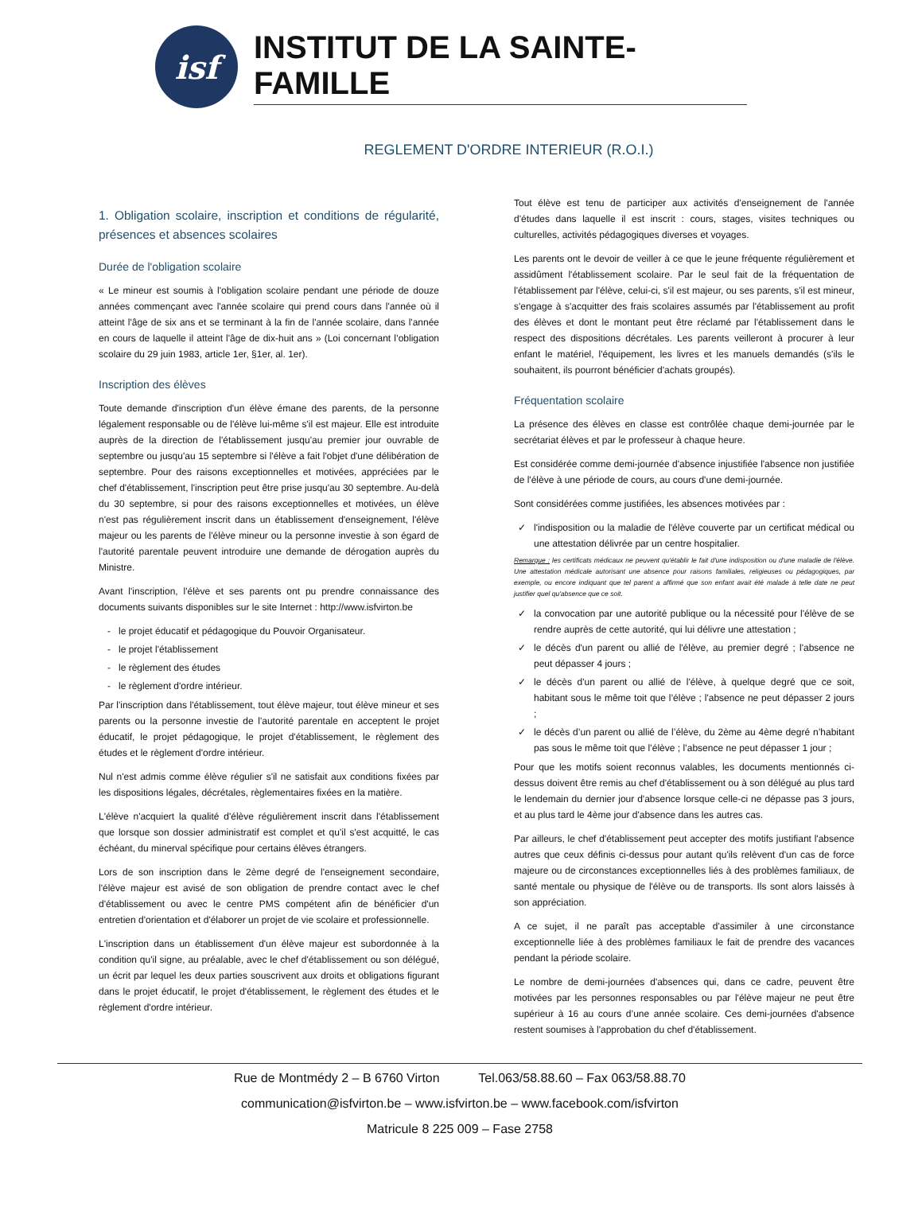isf
INSTITUT DE LA SAINTE-FAMILLE
REGLEMENT D'ORDRE INTERIEUR (R.O.I.)
1. Obligation scolaire, inscription et conditions de régularité, présences et absences scolaires
Durée de l'obligation scolaire
« Le mineur est soumis à l'obligation scolaire pendant une période de douze années commençant avec l'année scolaire qui prend cours dans l'année où il atteint l'âge de six ans et se terminant à la fin de l'année scolaire, dans l'année en cours de laquelle il atteint l'âge de dix-huit ans » (Loi concernant l’obligation scolaire du 29 juin 1983, article 1er, §1er, al. 1er).
Inscription des élèves
Toute demande d'inscription d'un élève émane des parents, de la personne légalement responsable ou de l'élève lui-même s'il est majeur. Elle est introduite auprès de la direction de l'établissement jusqu'au premier jour ouvrable de septembre ou jusqu'au 15 septembre si l'élève a fait l'objet d'une délibération de septembre. Pour des raisons exceptionnelles et motivées, appréciées par le chef d'établissement, l'inscription peut être prise jusqu'au 30 septembre. Au-delà du 30 septembre, si pour des raisons exceptionnelles et motivées, un élève n'est pas régulièrement inscrit dans un établissement d'enseignement, l'élève majeur ou les parents de l'élève mineur ou la personne investie à son égard de l'autorité parentale peuvent introduire une demande de dérogation auprès du Ministre.
Avant l'inscription, l'élève et ses parents ont pu prendre connaissance des documents suivants disponibles sur le site Internet : http://www.isfvirton.be
le projet éducatif et pédagogique du Pouvoir Organisateur.
le projet l'établissement
le règlement des études
le règlement d'ordre intérieur.
Par l'inscription dans l'établissement, tout élève majeur, tout élève mineur et ses parents ou la personne investie de l'autorité parentale en acceptent le projet éducatif, le projet pédagogique, le projet d'établissement, le règlement des études et le règlement d'ordre intérieur.
Nul n'est admis comme élève régulier s'il ne satisfait aux conditions fixées par les dispositions légales, décrétales, règlementaires fixées en la matière.
L'élève n'acquiert la qualité d'élève régulièrement inscrit dans l'établissement que lorsque son dossier administratif est complet et qu'il s'est acquitté, le cas échéant, du minerval spécifique pour certains élèves étrangers.
Lors de son inscription dans le 2ème degré de l'enseignement secondaire, l'élève majeur est avisé de son obligation de prendre contact avec le chef d'établissement ou avec le centre PMS compétent afin de bénéficier d'un entretien d'orientation et d'élaborer un projet de vie scolaire et professionnelle.
L'inscription dans un établissement d'un élève majeur est subordonnée à la condition qu'il signe, au préalable, avec le chef d'établissement ou son délégué, un écrit par lequel les deux parties souscrivent aux droits et obligations figurant dans le projet éducatif, le projet d'établissement, le règlement des études et le règlement d'ordre intérieur.
Tout élève est tenu de participer aux activités d'enseignement de l'année d'études dans laquelle il est inscrit : cours, stages, visites techniques ou culturelles, activités pédagogiques diverses et voyages.
Les parents ont le devoir de veiller à ce que le jeune fréquente régulièrement et assidûment l'établissement scolaire. Par le seul fait de la fréquentation de l'établissement par l'élève, celui-ci, s'il est majeur, ou ses parents, s'il est mineur, s'engage à s'acquitter des frais scolaires assumés par l'établissement au profit des élèves et dont le montant peut être réclamé par l'établissement dans le respect des dispositions décrétales. Les parents veilleront à procurer à leur enfant le matériel, l'équipement, les livres et les manuels demandés (s'ils le souhaitent, ils pourront bénéficier d'achats groupés).
Fréquentation scolaire
La présence des élèves en classe est contrôlée chaque demi-journée par le secrétariat élèves et par le professeur à chaque heure.
Est considérée comme demi-journée d'absence injustifiée l'absence non justifiée de l'élève à une période de cours, au cours d'une demi-journée.
Sont considérées comme justifiées, les absences motivées par :
l'indisposition ou la maladie de l'élève couverte par un certificat médical ou une attestation délivrée par un centre hospitalier.
Remarque : les certificats médicaux ne peuvent qu'établir le fait d'une indisposition ou d'une maladie de l'élève. Une attestation médicale autorisant une absence pour raisons familiales, religieuses ou pédagogiques, par exemple, ou encore indiquant que tel parent a affirmé que son enfant avait été malade à telle date ne peut justifier quel qu'absence que ce soit.
la convocation par une autorité publique ou la nécessité pour l'élève de se rendre auprès de cette autorité, qui lui délivre une attestation ;
le décès d'un parent ou allié de l'élève, au premier degré ; l'absence ne peut dépasser 4 jours ;
le décès d'un parent ou allié de l'élève, à quelque degré que ce soit, habitant sous le même toit que l’élève ; l'absence ne peut dépasser 2 jours ;
le décès d’un parent ou allié de l’élève, du 2ème au 4ème degré n’habitant pas sous le même toit que l’élève ; l’absence ne peut dépasser 1 jour ;
Pour que les motifs soient reconnus valables, les documents mentionnés ci-dessus doivent être remis au chef d'établissement ou à son délégué au plus tard le lendemain du dernier jour d'absence lorsque celle-ci ne dépasse pas 3 jours, et au plus tard le 4ème jour d'absence dans les autres cas.
Par ailleurs, le chef d'établissement peut accepter des motifs justifiant l'absence autres que ceux définis ci-dessus pour autant qu'ils relèvent d'un cas de force majeure ou de circonstances exceptionnelles liés à des problèmes familiaux, de santé mentale ou physique de l'élève ou de transports. Ils sont alors laissés à son appréciation.
A ce sujet, il ne paraît pas acceptable d'assimiler à une circonstance exceptionnelle liée à des problèmes familiaux le fait de prendre des vacances pendant la période scolaire.
Le nombre de demi-journées d'absences qui, dans ce cadre, peuvent être motivées par les personnes responsables ou par l'élève majeur ne peut être supérieur à 16 au cours d’une année scolaire. Ces demi-journées d'absence restent soumises à l'approbation du chef d'établissement.
Rue de Montmédy 2 – B 6760 Virton Tel.063/58.88.60 – Fax 063/58.88.70
communication@isfvirton.be – www.isfvirton.be – www.facebook.com/isfvirton
Matricule 8 225 009 – Fase 2758